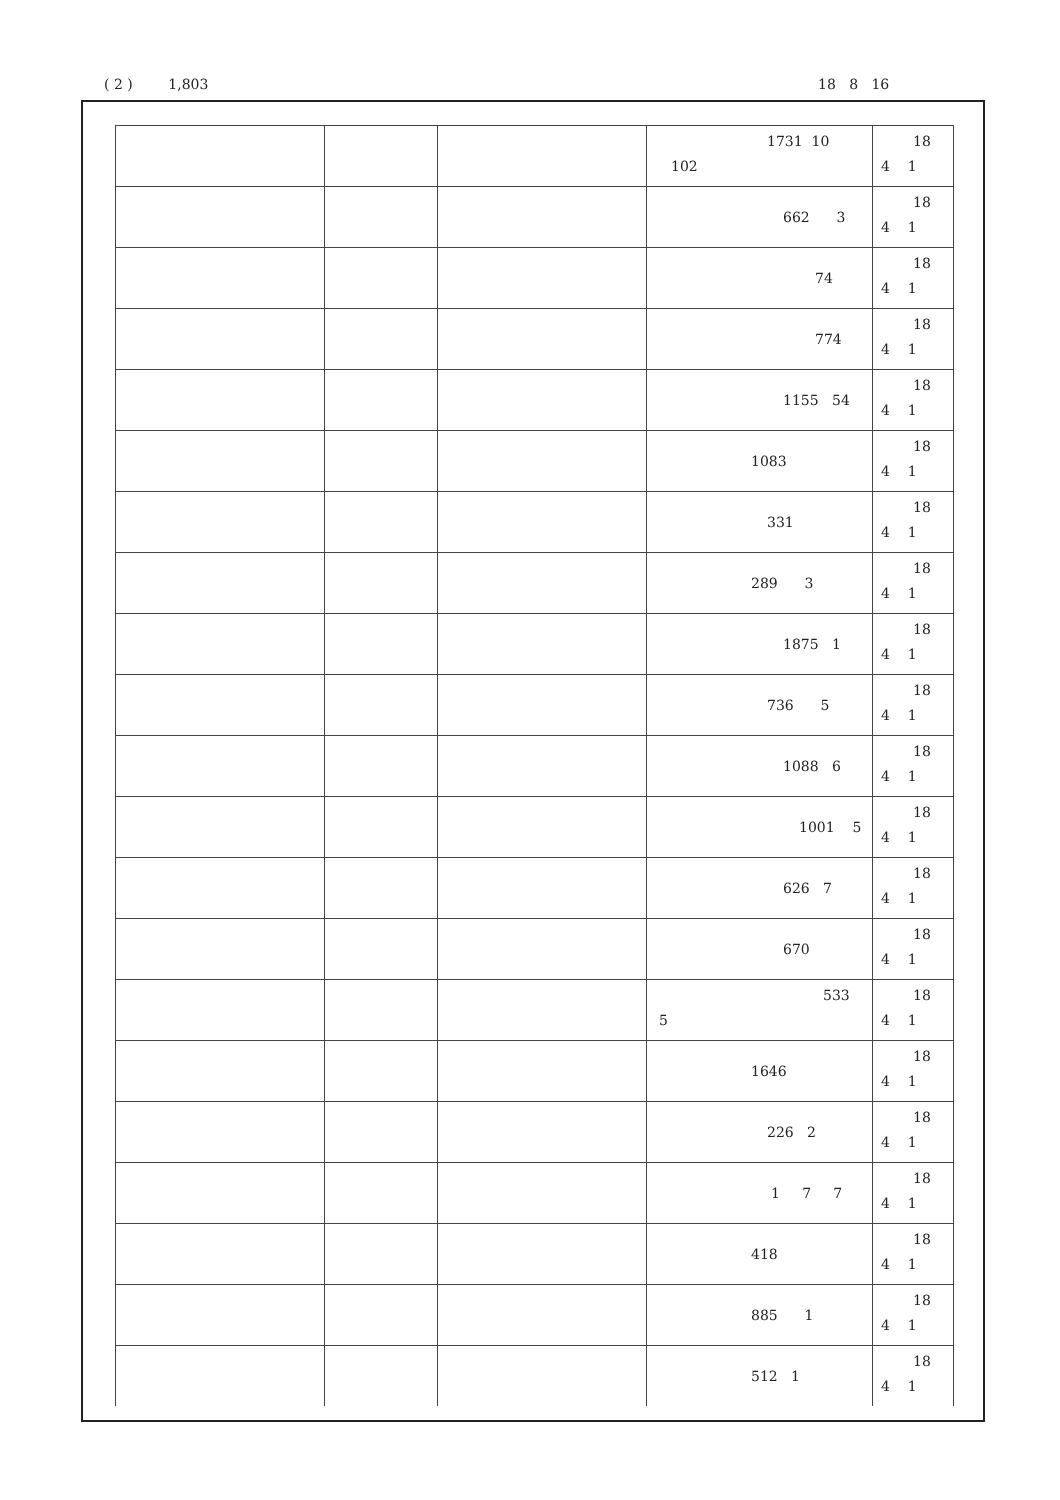( 2 ) 1,803 18 8 16
| | | | 1731 10 102 | 18 4 1 |
| | | | 662 3 | 18 4 1 |
| | | | 74 | 18 4 1 |
| | | | 774 | 18 4 1 |
| | | | 1155 54 | 18 4 1 |
| | | | 1083 | 18 4 1 |
| | | | 331 | 18 4 1 |
| | | | 289 3 | 18 4 1 |
| | | | 1875 1 | 18 4 1 |
| | | | 736 5 | 18 4 1 |
| | | | 1088 6 | 18 4 1 |
| | | | 1001 5 | 18 4 1 |
| | | | 626 7 | 18 4 1 |
| | | | 670 | 18 4 1 |
| | | | 533 5 | 18 4 1 |
| | | | 1646 | 18 4 1 |
| | | | 226 2 | 18 4 1 |
| | | | 1 7 7 | 18 4 1 |
| | | | 418 | 18 4 1 |
| | | | 885 1 | 18 4 1 |
| | | | 512 1 | 18 4 1 |